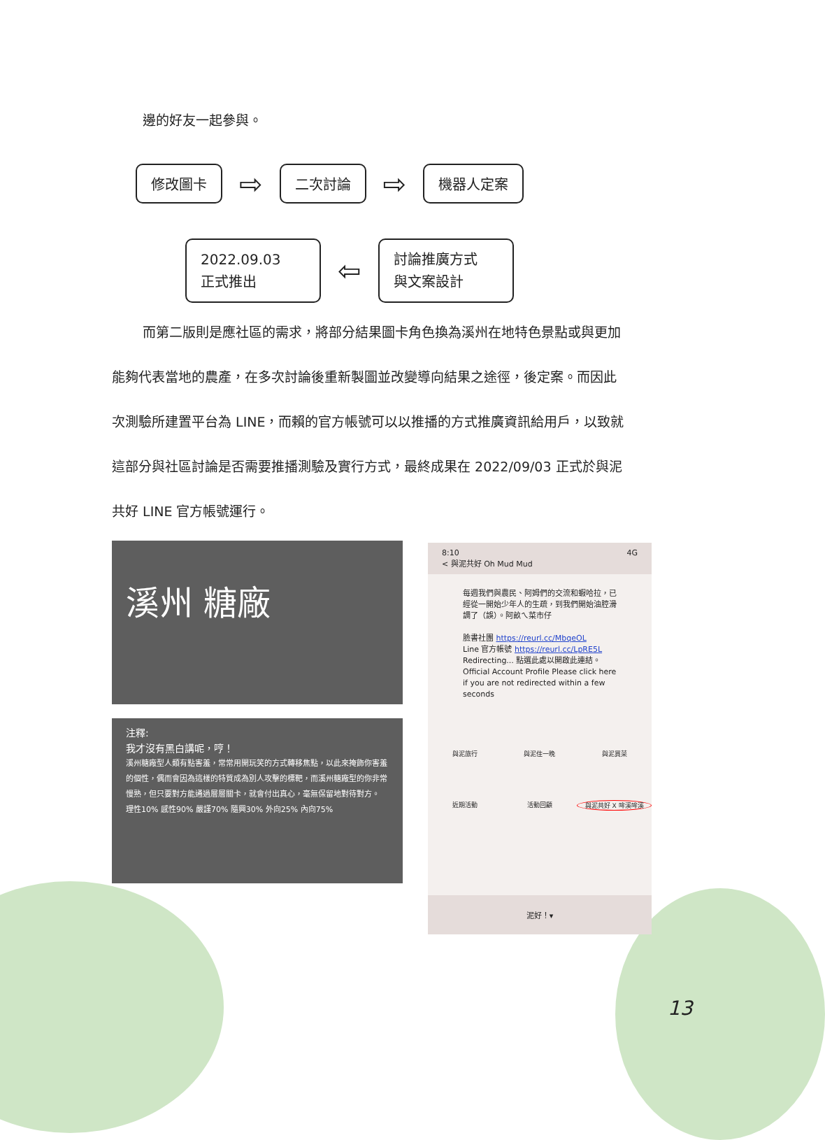邊的好友一起參與。
修改圖卡 ⇨ 二次討論 ⇨ 機器人定案
2022.09.03
正式推出 ⇦ 討論推廣方式
與文案設計
而第二版則是應社區的需求，將部分結果圖卡角色換為溪州在地特色景點或與更加能夠代表當地的農產，在多次討論後重新製圖並改變導向結果之途徑，後定案。而因此次測驗所建置平台為 LINE，而賴的官方帳號可以以推播的方式推廣資訊給用戶，以致就這部分與社區討論是否需要推播測驗及實行方式，最終成果在 2022/09/03 正式於與泥共好 LINE 官方帳號運行。
溪州 糖廠
注釋:
我才沒有黑白講呢，哼！
溪州糖廠型人類有點害羞，常常用開玩笑的方式轉移焦點，以此來掩飾你害羞的個性，偶而會因為這樣的特質成為別人攻擊的標靶，而溪州糖廠型的你非常慢熟，但只要對方能通過層層關卡，就會付出真心，毫無保留地對待對方。
理性10% 感性90% 嚴謹70% 隨興30% 外向25% 內向75%
8:10 4G
< 與泥共好 Oh Mud Mud
每週我們與農民、阿姆們的交流和蝦哈拉，已經從一開始少年人的生疏，到我們開始油腔滑調了（誤）。阿畝ㄟ菜市仔
臉書社團 https://reurl.cc/MbqeOL
Line 官方帳號 https://reurl.cc/LpRE5L
Redirecting... 點選此處以開啟此連結。
Official Account Profile Please click here if you are not redirected within a few seconds
與泥旅行 與泥住一晚 與泥買菜 近期活動 活動回顧 與泥共好 X 哞溪哞溪
泥好！▾
13